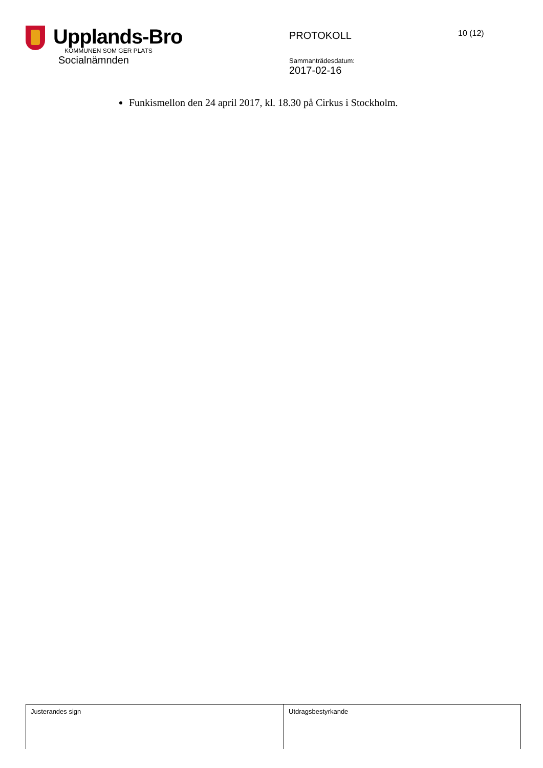Upplands-Bro
KOMMUNEN SOM GER PLATS
Socialnämnden
PROTOKOLL
Sammanträdesdatum:
2017-02-16
10 (12)
Funkismellon den 24 april 2017, kl. 18.30 på Cirkus i Stockholm.
| Justerandes sign | Utdragsbestyrkande |